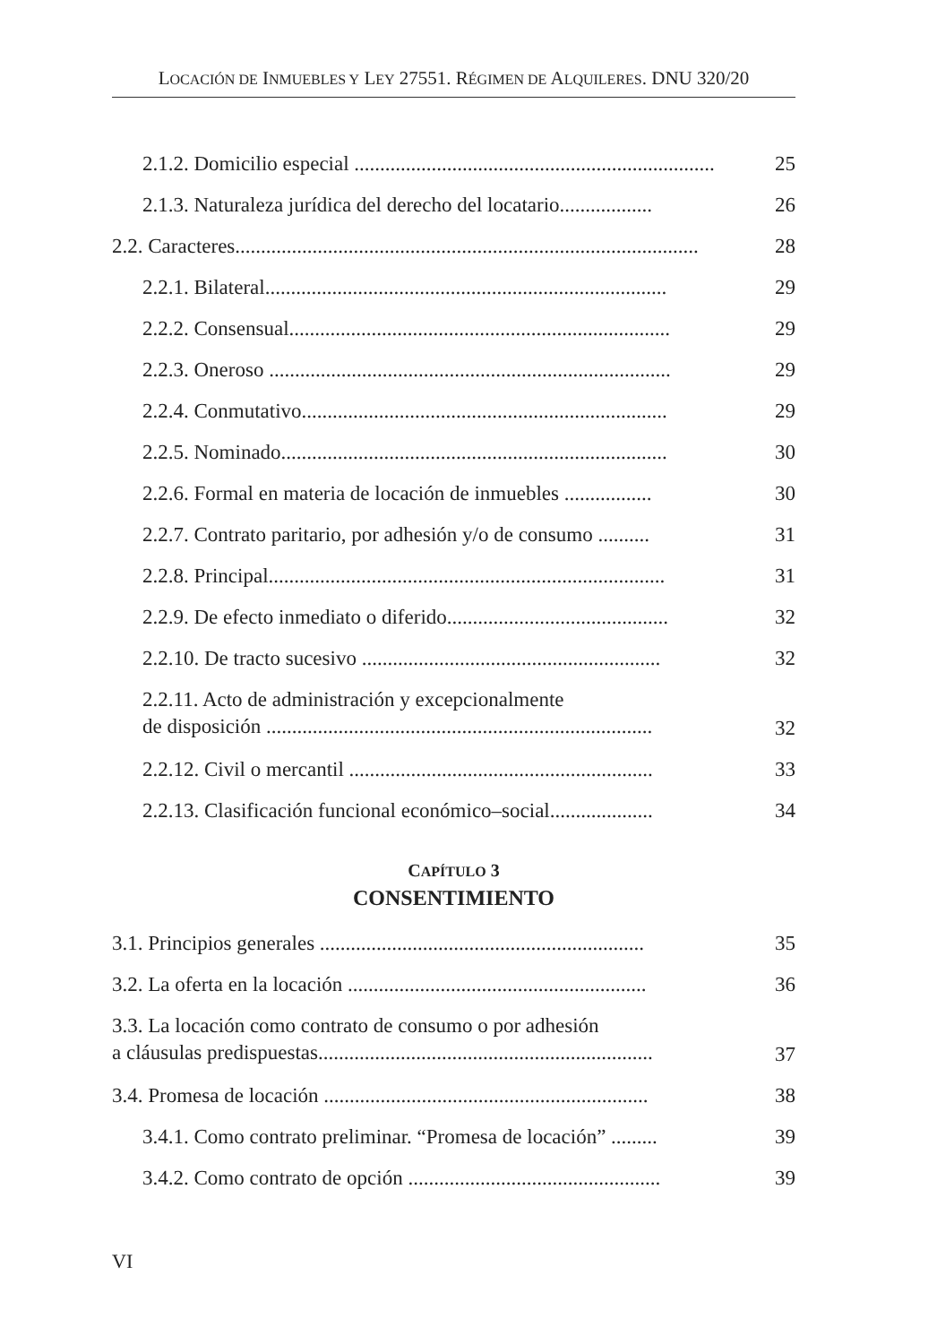LOCACIÓN DE INMUEBLES Y LEY 27551. RÉGIMEN DE ALQUILERES. DNU 320/20
2.1.2. Domicilio especial ...................................................................... 25
2.1.3. Naturaleza jurídica del derecho del locatario.................. 26
2.2. Caracteres.......................................................................................... 28
2.2.1. Bilateral.............................................................................. 29
2.2.2. Consensual.......................................................................... 29
2.2.3. Oneroso .............................................................................. 29
2.2.4. Conmutativo....................................................................... 29
2.2.5. Nominado........................................................................... 30
2.2.6. Formal en materia de locación de inmuebles ................. 30
2.2.7. Contrato paritario, por adhesión y/o de consumo .......... 31
2.2.8. Principal............................................................................. 31
2.2.9. De efecto inmediato o diferido........................................... 32
2.2.10. De tracto sucesivo .......................................................... 32
2.2.11. Acto de administración y excepcionalmente
de disposición ........................................................................... 32
2.2.12. Civil o mercantil ........................................................... 33
2.2.13. Clasificación funcional económico–social.................... 34
CAPÍTULO 3
CONSENTIMIENTO
3.1. Principios generales ............................................................... 35
3.2. La oferta en la locación .......................................................... 36
3.3. La locación como contrato de consumo o por adhesión
a cláusulas predispuestas................................................................. 37
3.4. Promesa de locación ............................................................... 38
3.4.1. Como contrato preliminar. “Promesa de locación” ......... 39
3.4.2. Como contrato de opción ................................................. 39
VI